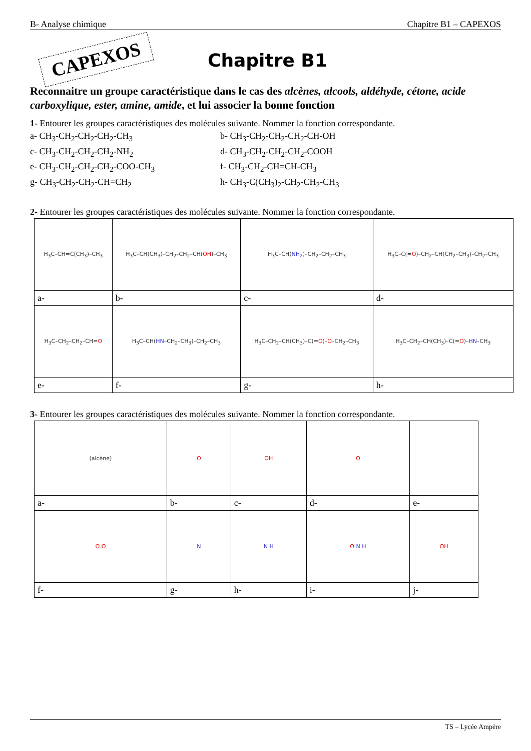B- Analyse chimique Chapitre B1 – CAPEXOS
CAPEXOS
Chapitre B1
Reconnaitre un groupe caractéristique dans le cas des alcènes, alcools, aldéhyde, cétone, acide carboxylique, ester, amine, amide, et lui associer la bonne fonction
1- Entourer les groupes caractéristiques des molécules suivante. Nommer la fonction correspondante.
a- CH<sub>3</sub>-CH<sub>2</sub>-CH<sub>2</sub>-CH<sub>2</sub>-CH<sub>3</sub> b- CH<sub>3</sub>-CH<sub>2</sub>-CH<sub>2</sub>-CH<sub>2</sub>-CH-OH c- CH<sub>3</sub>-CH<sub>2</sub>-CH<sub>2</sub>-CH<sub>2</sub>-NH<sub>2</sub> d- CH<sub>3</sub>-CH<sub>2</sub>-CH<sub>2</sub>-CH<sub>2</sub>-COOH e- CH<sub>3</sub>-CH<sub>2</sub>-CH<sub>2</sub>-CH<sub>2</sub>-COO-CH<sub>3</sub> f- CH<sub>3</sub>-CH<sub>2</sub>-CH=CH-CH<sub>3</sub> g- CH<sub>3</sub>-CH<sub>2</sub>-CH<sub>2</sub>-CH=CH<sub>2</sub> h- CH<sub>3</sub>-C(CH<sub>3</sub>)<sub>2</sub>-CH<sub>2</sub>-CH<sub>2</sub>-CH<sub>3</sub>
2- Entourer les groupes caractéristiques des molécules suivante. Nommer la fonction correspondante.
| H<sub>3</sub>C–CH=C(CH<sub>3</sub>)–CH<sub>3</sub> | H<sub>3</sub>C–CH(CH<sub>3</sub>)–CH<sub>2</sub>–CH<sub>2</sub>–CH( OH )–CH<sub>3</sub> | H<sub>3</sub>C–CH( NH<sub>2</sub> )–CH<sub>2</sub>–CH<sub>2</sub>–CH<sub>3</sub> | H<sub>3</sub>C–C(= O )–CH<sub>2</sub>–CH(CH<sub>2</sub>–CH<sub>3</sub>)–CH<sub>2</sub>–CH<sub>3</sub> |
| a- | b- | c- | d- |
| H<sub>3</sub>C–CH<sub>2</sub>–CH<sub>2</sub>–CH= O | H<sub>3</sub>C–CH( HN –CH<sub>2</sub>–CH<sub>3</sub>)–CH<sub>2</sub>–CH<sub>3</sub> | H<sub>3</sub>C–CH<sub>2</sub>–CH(CH<sub>3</sub>)–C(= O )– O –CH<sub>2</sub>–CH<sub>3</sub> | H<sub>3</sub>C–CH<sub>2</sub>–CH(CH<sub>3</sub>)–C(= O )– HN –CH<sub>3</sub> |
| e- | f- | g- | h- |
3- Entourer les groupes caractéristiques des molécules suivante. Nommer la fonction correspondante.
| (alcène) | O | OH | O | |
| a- | b- | c- | d- | e- |
| O O | N | N H | O N H | OH |
| f- | g- | h- | i- | j- |
TS – Lycée Ampère